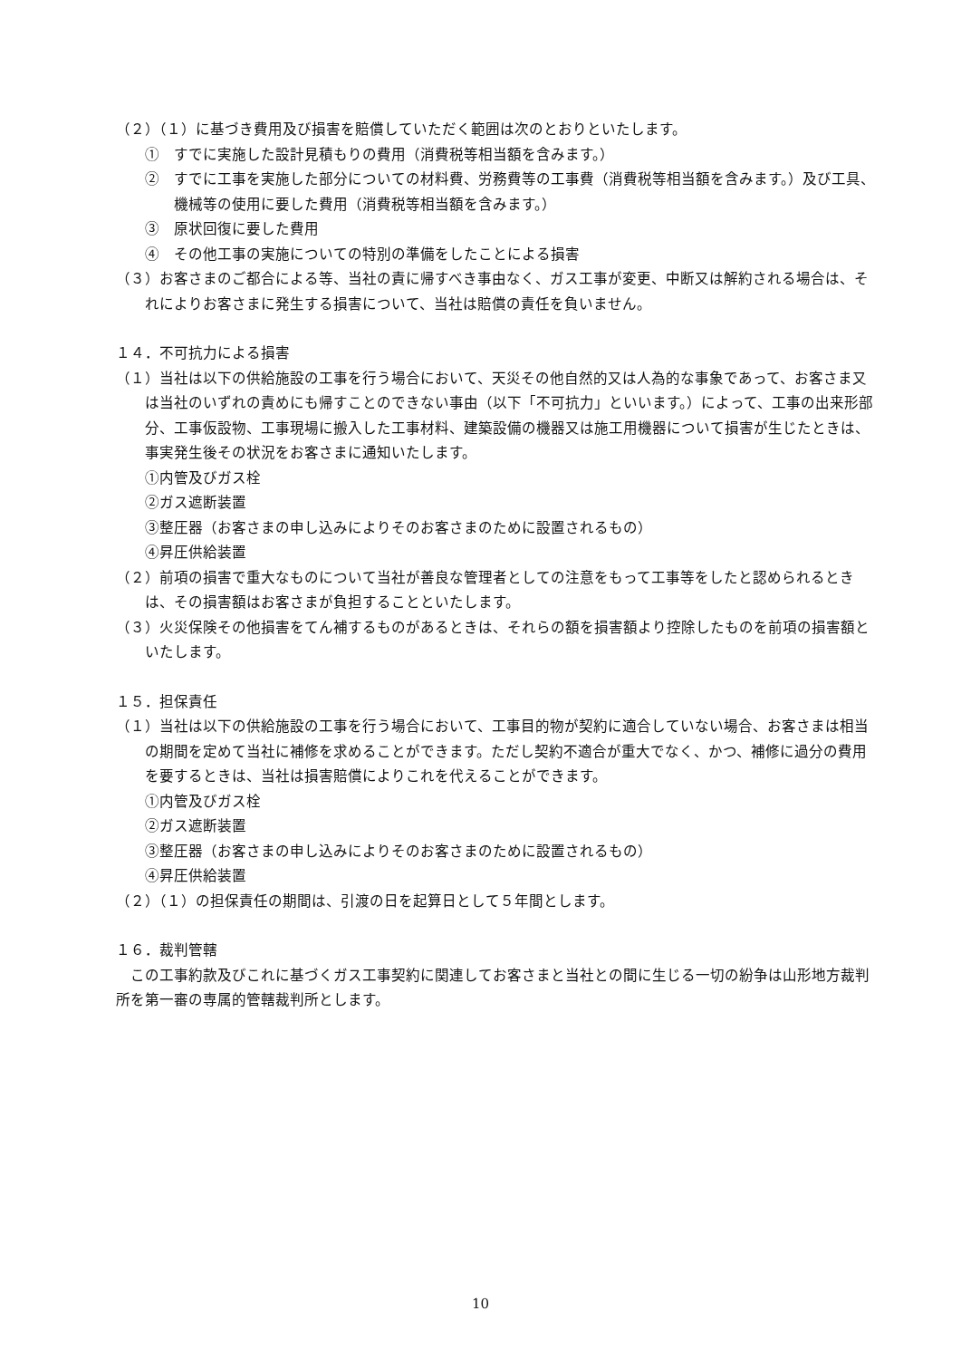（２）（１）に基づき費用及び損害を賠償していただく範囲は次のとおりといたします。
①　すでに実施した設計見積もりの費用（消費税等相当額を含みます。）
②　すでに工事を実施した部分についての材料費、労務費等の工事費（消費税等相当額を含みます。）及び工具、機械等の使用に要した費用（消費税等相当額を含みます。）
③　原状回復に要した費用
④　その他工事の実施についての特別の準備をしたことによる損害
（３）お客さまのご都合による等、当社の責に帰すべき事由なく、ガス工事が変更、中断又は解約される場合は、それによりお客さまに発生する損害について、当社は賠償の責任を負いません。
１４．不可抗力による損害
（１）当社は以下の供給施設の工事を行う場合において、天災その他自然的又は人為的な事象であって、お客さま又は当社のいずれの責めにも帰すことのできない事由（以下「不可抗力」といいます。）によって、工事の出来形部分、工事仮設物、工事現場に搬入した工事材料、建築設備の機器又は施工用機器について損害が生じたときは、事実発生後その状況をお客さまに通知いたします。
①内管及びガス栓
②ガス遮断装置
③整圧器（お客さまの申し込みによりそのお客さまのために設置されるもの）
④昇圧供給装置
（２）前項の損害で重大なものについて当社が善良な管理者としての注意をもって工事等をしたと認められるときは、その損害額はお客さまが負担することといたします。
（３）火災保険その他損害をてん補するものがあるときは、それらの額を損害額より控除したものを前項の損害額といたします。
１５．担保責任
（１）当社は以下の供給施設の工事を行う場合において、工事目的物が契約に適合していない場合、お客さまは相当の期間を定めて当社に補修を求めることができます。ただし契約不適合が重大でなく、かつ、補修に過分の費用を要するときは、当社は損害賠償によりこれを代えることができます。
①内管及びガス栓
②ガス遮断装置
③整圧器（お客さまの申し込みによりそのお客さまのために設置されるもの）
④昇圧供給装置
（２）（１）の担保責任の期間は、引渡の日を起算日として５年間とします。
１６．裁判管轄
　この工事約款及びこれに基づくガス工事契約に関連してお客さまと当社との間に生じる一切の紛争は山形地方裁判所を第一審の専属的管轄裁判所とします。
10